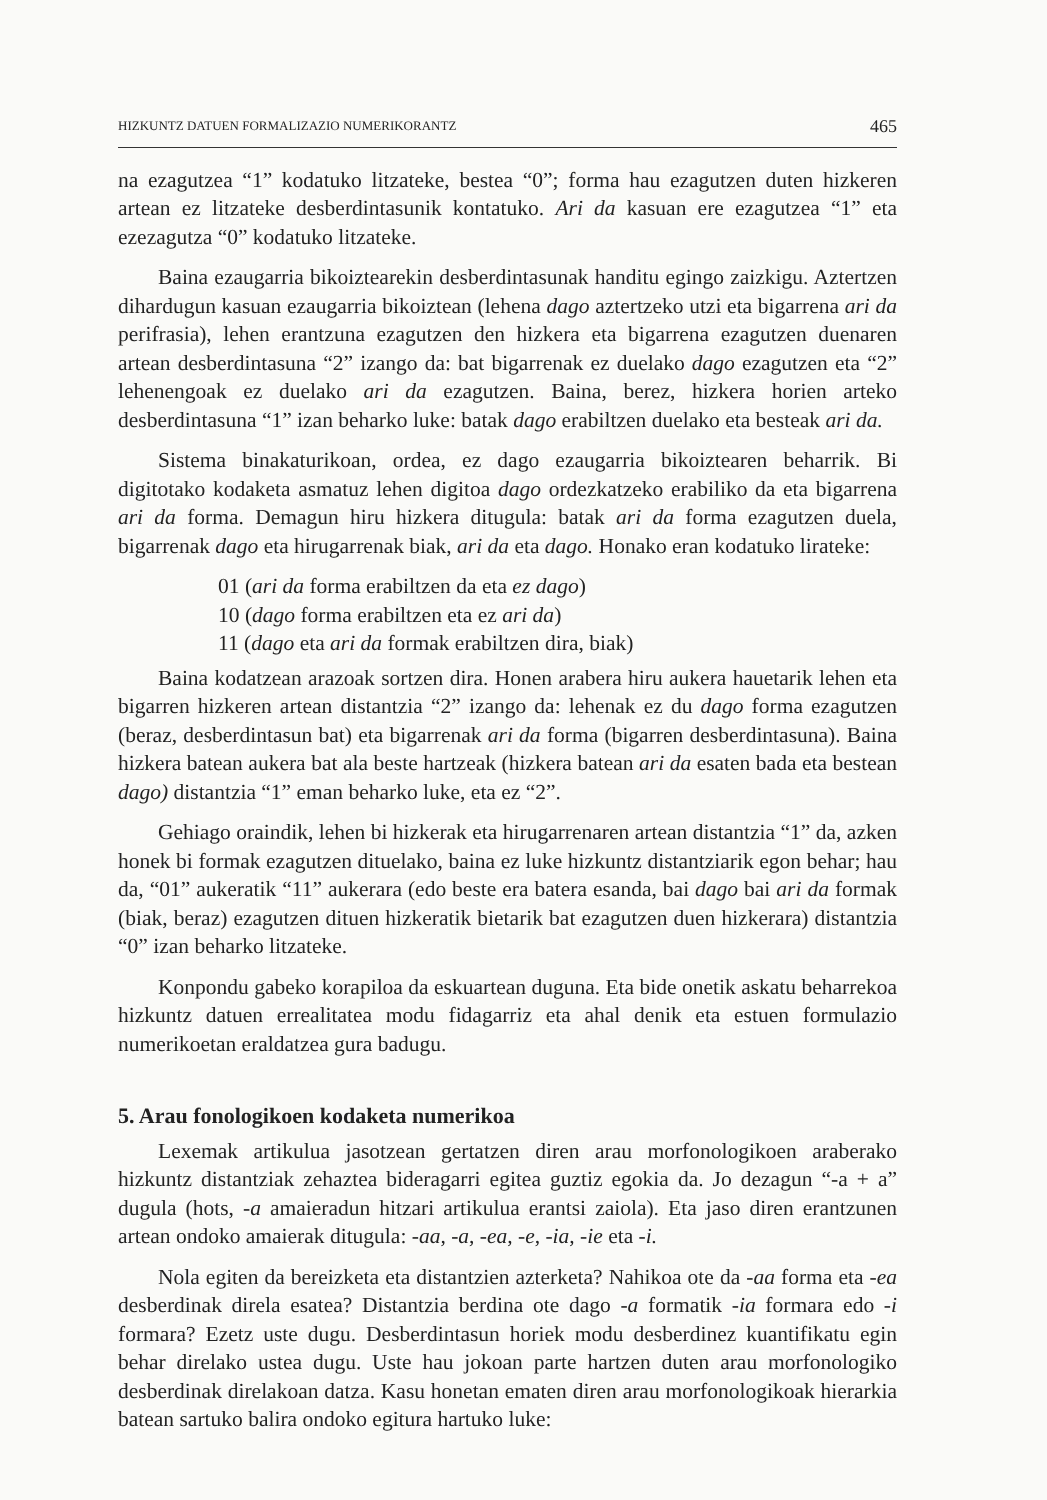HIZKUNTZ DATUEN FORMALIZAZIO NUMERIKORANTZ 465
na ezagutzea “1” kodatuko litzateke, bestea “0”; forma hau ezagutzen duten hizkeren artean ez litzateke desberdintasunik kontatuko. Ari da kasuan ere ezagutzea “1” eta ezezagutza “0” kodatuko litzateke.
Baina ezaugarria bikoiztearekin desberdintasunak handitu egingo zaizkigu. Aztertzen dihardugun kasuan ezaugarria bikoiztean (lehena dago aztertzeko utzi eta bigarrena ari da perifrasia), lehen erantzuna ezagutzen den hizkera eta bigarrena ezagutzen duenaren artean desberdintasuna “2” izango da: bat bigarrenak ez duelako dago ezagutzen eta “2” lehenengoak ez duelako ari da ezagutzen. Baina, berez, hizkera horien arteko desberdintasuna “1” izan beharko luke: batak dago erabiltzen duelako eta besteak ari da.
Sistema binakaturikoan, ordea, ez dago ezaugarria bikoiztearen beharrik. Bi digitotako kodaketa asmatuz lehen digitoa dago ordezkatzeko erabiliko da eta bigarrena ari da forma. Demagun hiru hizkera ditugula: batak ari da forma ezagutzen duela, bigarrenak dago eta hirugarrenak biak, ari da eta dago. Honako eran kodatuko lirateke:
01 (ari da forma erabiltzen da eta ez dago)
10 (dago forma erabiltzen eta ez ari da)
11 (dago eta ari da formak erabiltzen dira, biak)
Baina kodatzean arazoak sortzen dira. Honen arabera hiru aukera hauetarik lehen eta bigarren hizkeren artean distantzia “2” izango da: lehenak ez du dago forma ezagutzen (beraz, desberdintasun bat) eta bigarrenak ari da forma (bigarren desberdintasuna). Baina hizkera batean aukera bat ala beste hartzeak (hizkera batean ari da esaten bada eta bestean dago) distantzia “1” eman beharko luke, eta ez “2”.
Gehiago oraindik, lehen bi hizkerak eta hirugarrenaren artean distantzia “1” da, azken honek bi formak ezagutzen dituelako, baina ez luke hizkuntz distantziarik egon behar; hau da, “01” aukeratik “11” aukerara (edo beste era batera esanda, bai dago bai ari da formak (biak, beraz) ezagutzen dituen hizkeratik bietarik bat ezagutzen duen hizkerara) distantzia “0” izan beharko litzateke.
Konpondu gabeko korapiloa da eskuartean duguna. Eta bide onetik askatu beharrekoa hizkuntz datuen errealitatea modu fidagarriz eta ahal denik eta estuen formulazio numerikoetan eraldatzea gura badugu.
5. Arau fonologikoen kodaketa numerikoa
Lexemak artikulua jasotzean gertatzen diren arau morfonologikoen araberako hizkuntz distantziak zehaztea bideragarri egitea guztiz egokia da. Jo dezagun “-a + a” dugula (hots, -a amaieradun hitzari artikulua erantsi zaiola). Eta jaso diren erantzunen artean ondoko amaierak ditugula: -aa, -a, -ea, -e, -ia, -ie eta -i.
Nola egiten da bereizketa eta distantzien azterketa? Nahikoa ote da -aa forma eta -ea desberdinak direla esatea? Distantzia berdina ote dago -a formatik -ia formara edo -i formara? Ezetz uste dugu. Desberdintasun horiek modu desberdinez kuantifikatu egin behar direlako ustea dugu. Uste hau jokoan parte hartzen duten arau morfonologiko desberdinak direlakoan datza. Kasu honetan ematen diren arau morfonologikoak hierarkia batean sartuko balira ondoko egitura hartuko luke: